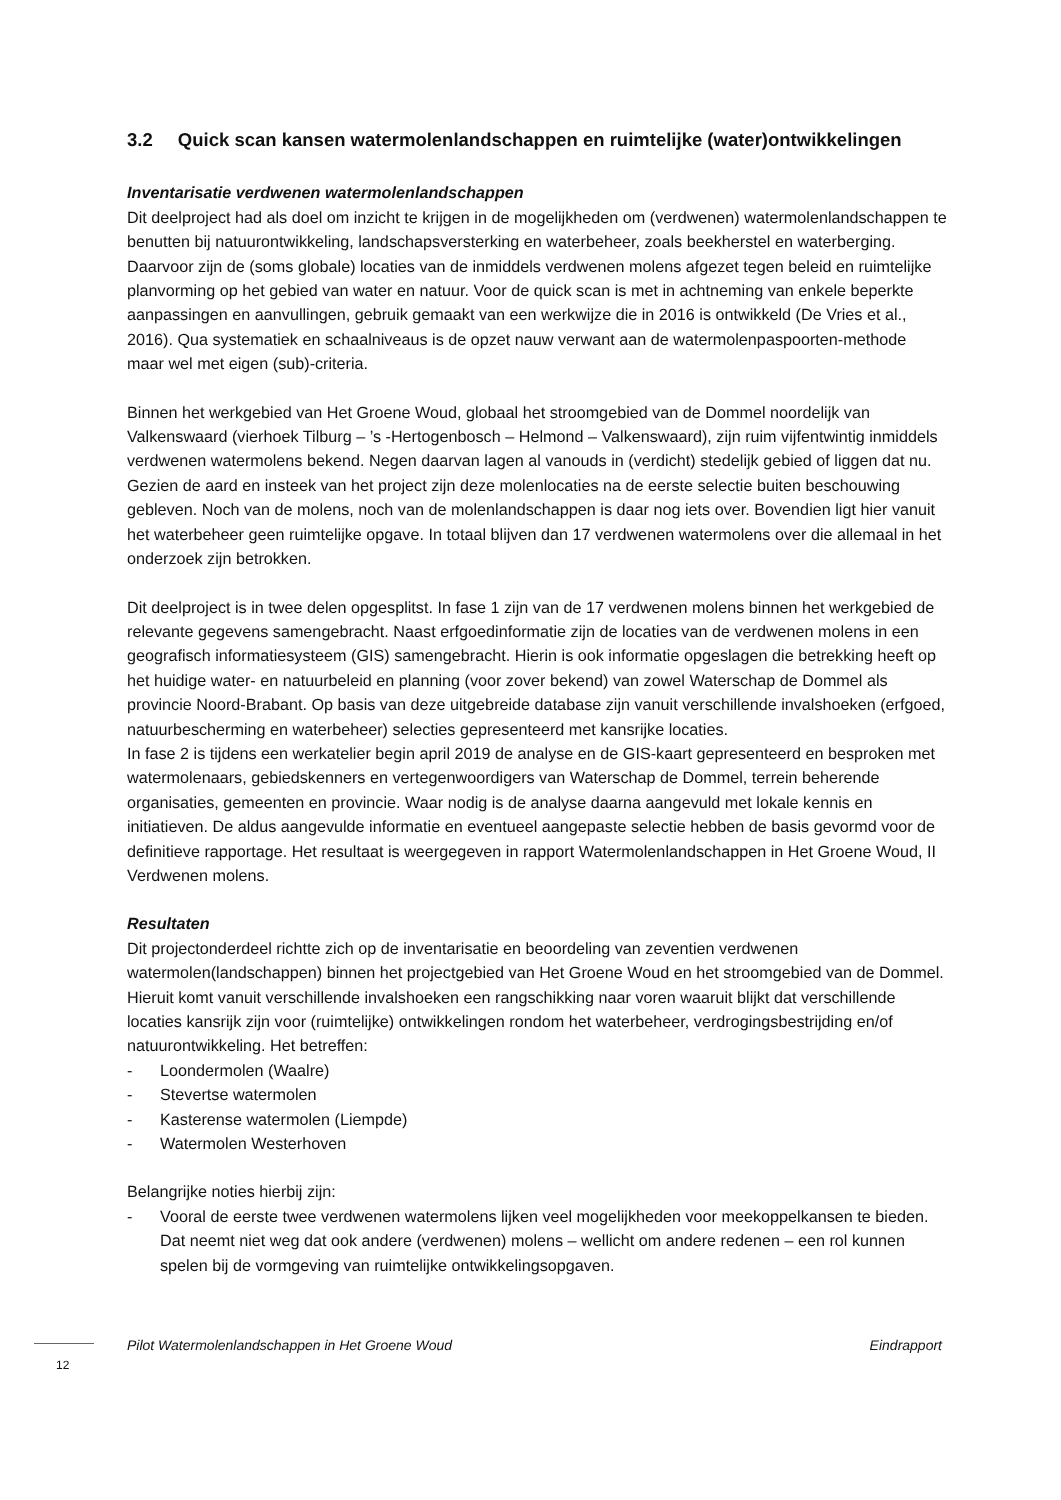3.2 Quick scan kansen watermolenlandschappen en ruimtelijke (water)ontwikkelingen
Inventarisatie verdwenen watermolenlandschappen
Dit deelproject had als doel om inzicht te krijgen in de mogelijkheden om (verdwenen) watermolenlandschappen te benutten bij natuurontwikkeling, landschapsversterking en waterbeheer, zoals beekherstel en waterberging. Daarvoor zijn de (soms globale) locaties van de inmiddels verdwenen molens afgezet tegen beleid en ruimtelijke planvorming op het gebied van water en natuur. Voor de quick scan is met in achtneming van enkele beperkte aanpassingen en aanvullingen, gebruik gemaakt van een werkwijze die in 2016 is ontwikkeld (De Vries et al., 2016). Qua systematiek en schaalniveaus is de opzet nauw verwant aan de watermolenpaspoorten-methode maar wel met eigen (sub)-criteria.
Binnen het werkgebied van Het Groene Woud, globaal het stroomgebied van de Dommel noordelijk van Valkenswaard (vierhoek Tilburg – ’s -Hertogenbosch – Helmond – Valkenswaard), zijn ruim vijfentwintig inmiddels verdwenen watermolens bekend. Negen daarvan lagen al vanouds in (verdicht) stedelijk gebied of liggen dat nu. Gezien de aard en insteek van het project zijn deze molenlocaties na de eerste selectie buiten beschouwing gebleven. Noch van de molens, noch van de molenlandschappen is daar nog iets over. Bovendien ligt hier vanuit het waterbeheer geen ruimtelijke opgave. In totaal blijven dan 17 verdwenen watermolens over die allemaal in het onderzoek zijn betrokken.
Dit deelproject is in twee delen opgesplitst. In fase 1 zijn van de 17 verdwenen molens binnen het werkgebied de relevante gegevens samengebracht. Naast erfgoedinformatie zijn de locaties van de verdwenen molens in een geografisch informatiesysteem (GIS) samengebracht. Hierin is ook informatie opgeslagen die betrekking heeft op het huidige water- en natuurbeleid en planning (voor zover bekend) van zowel Waterschap de Dommel als provincie Noord-Brabant. Op basis van deze uitgebreide database zijn vanuit verschillende invalshoeken (erfgoed, natuurbescherming en waterbeheer) selecties gepresenteerd met kansrijke locaties.
In fase 2 is tijdens een werkatelier begin april 2019 de analyse en de GIS-kaart gepresenteerd en besproken met watermolenaars, gebiedskenners en vertegenwoordigers van Waterschap de Dommel, terrein beherende organisaties, gemeenten en provincie. Waar nodig is de analyse daarna aangevuld met lokale kennis en initiatieven. De aldus aangevulde informatie en eventueel aangepaste selectie hebben de basis gevormd voor de definitieve rapportage. Het resultaat is weergegeven in rapport Watermolenlandschappen in Het Groene Woud, II Verdwenen molens.
Resultaten
Dit projectonderdeel richtte zich op de inventarisatie en beoordeling van zeventien verdwenen watermolen(landschappen) binnen het projectgebied van Het Groene Woud en het stroomgebied van de Dommel. Hieruit komt vanuit verschillende invalshoeken een rangschikking naar voren waaruit blijkt dat verschillende locaties kansrijk zijn voor (ruimtelijke) ontwikkelingen rondom het waterbeheer, verdrogingsbestrijding en/of natuurontwikkeling. Het betreffen:
- Loondermolen (Waalre)
- Stevertse watermolen
- Kasterense watermolen (Liempde)
- Watermolen Westerhoven
Belangrijke noties hierbij zijn:
- Vooral de eerste twee verdwenen watermolens lijken veel mogelijkheden voor meekoppelkansen te bieden. Dat neemt niet weg dat ook andere (verdwenen) molens – wellicht om andere redenen – een rol kunnen spelen bij de vormgeving van ruimtelijke ontwikkelingsopgaven.
Pilot Watermolenlandschappen in Het Groene Woud Eindrapport
12